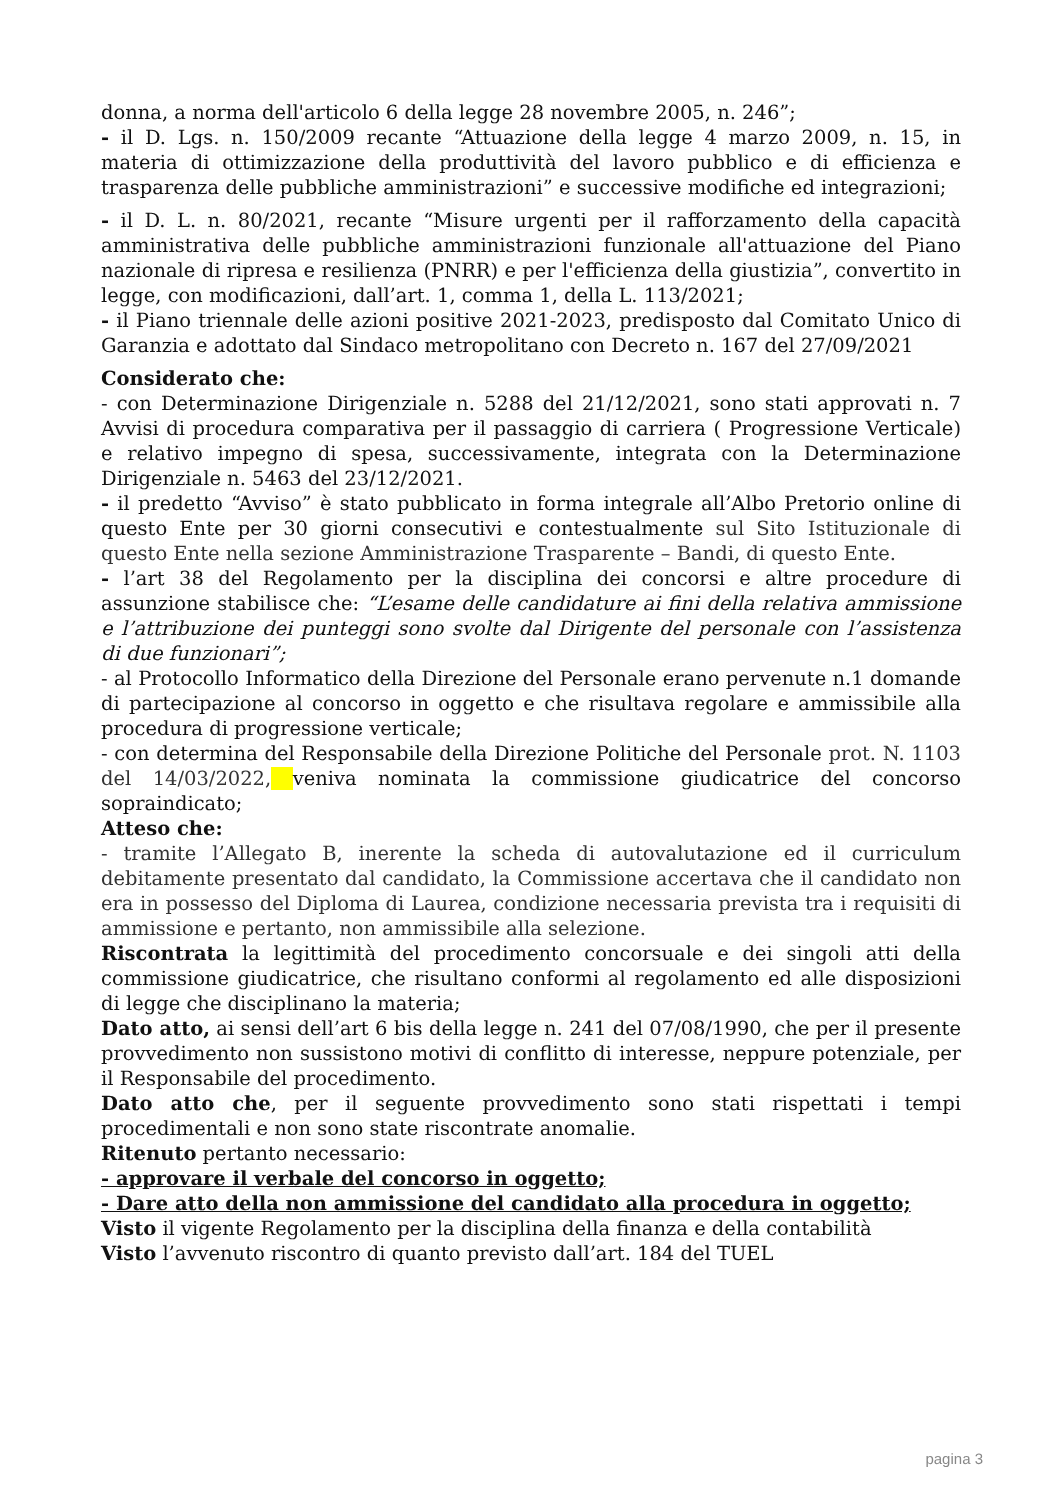donna, a norma dell'articolo 6 della legge 28 novembre 2005, n. 246”;
- il D. Lgs. n. 150/2009 recante “Attuazione della legge 4 marzo 2009, n. 15, in materia di ottimizzazione della produttività del lavoro pubblico e di efficienza e trasparenza delle pubbliche amministrazioni” e successive modifiche ed integrazioni;
- il D. L. n. 80/2021, recante “Misure urgenti per il rafforzamento della capacità amministrativa delle pubbliche amministrazioni funzionale all'attuazione del Piano nazionale di ripresa e resilienza (PNRR) e per l'efficienza della giustizia”, convertito in legge, con modificazioni, dall’art. 1, comma 1, della L. 113/2021;
- il Piano triennale delle azioni positive 2021-2023, predisposto dal Comitato Unico di Garanzia e adottato dal Sindaco metropolitano con Decreto n. 167 del 27/09/2021
Considerato che:
- con Determinazione Dirigenziale n. 5288 del 21/12/2021, sono stati approvati n. 7 Avvisi di procedura comparativa per il passaggio di carriera ( Progressione Verticale) e relativo impegno di spesa, successivamente, integrata con la Determinazione Dirigenziale n. 5463 del 23/12/2021.
- il predetto “Avviso” è stato pubblicato in forma integrale all’Albo Pretorio online di questo Ente per 30 giorni consecutivi e contestualmente sul Sito Istituzionale di questo Ente nella sezione Amministrazione Trasparente – Bandi, di questo Ente.
- l’art 38 del Regolamento per la disciplina dei concorsi e altre procedure di assunzione stabilisce che: “L’esame delle candidature ai fini della relativa ammissione e l’attribuzione dei punteggi sono svolte dal Dirigente del personale con l’assistenza di due funzionari”;
- al Protocollo Informatico della Direzione del Personale erano pervenute n.1 domande di partecipazione al concorso in oggetto e che risultava regolare e ammissibile alla procedura di progressione verticale;
- con determina del Responsabile della Direzione Politiche del Personale prot. N. 1103 del 14/03/2022, veniva nominata la commissione giudicatrice del concorso sopraindicato;
Atteso che:
- tramite l’Allegato B, inerente la scheda di autovalutazione ed il curriculum debitamente presentato dal candidato, la Commissione accertava che il candidato non era in possesso del Diploma di Laurea, condizione necessaria prevista tra i requisiti di ammissione e pertanto, non ammissibile alla selezione.
Riscontrata la legittimità del procedimento concorsuale e dei singoli atti della commissione giudicatrice, che risultano conformi al regolamento ed alle disposizioni di legge che disciplinano la materia;
Dato atto, ai sensi dell’art 6 bis della legge n. 241 del 07/08/1990, che per il presente provvedimento non sussistono motivi di conflitto di interesse, neppure potenziale, per il Responsabile del procedimento.
Dato atto che, per il seguente provvedimento sono stati rispettati i tempi procedimentali e non sono state riscontrate anomalie.
Ritenuto pertanto necessario:
- approvare il verbale del concorso in oggetto;
- Dare atto della non ammissione del candidato alla procedura in oggetto;
Visto il vigente Regolamento per la disciplina della finanza e della contabilità
Visto l’avvenuto riscontro di quanto previsto dall’art. 184 del TUEL
pagina 3